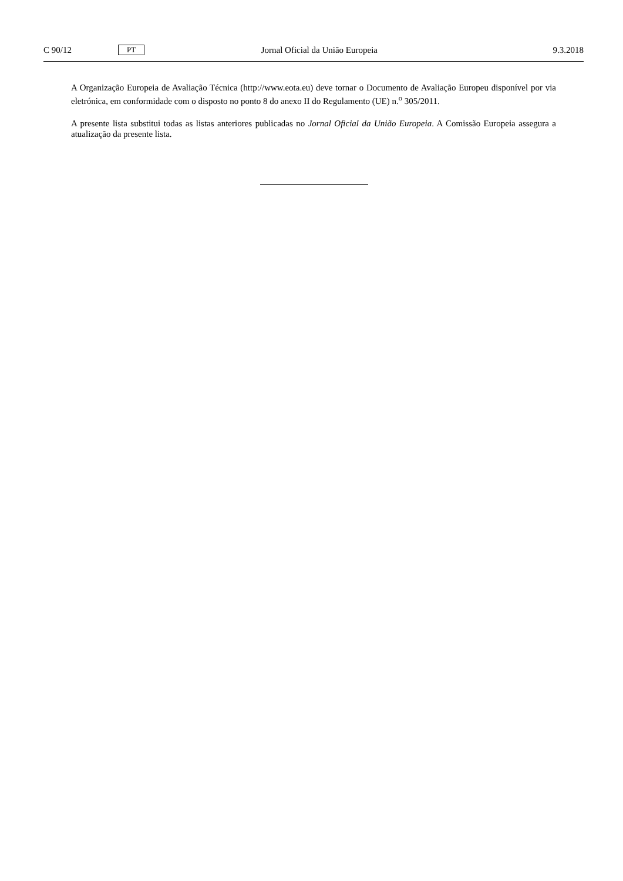C 90/12 PT Jornal Oficial da União Europeia 9.3.2018
A Organização Europeia de Avaliação Técnica (http://www.eota.eu) deve tornar o Documento de Avaliação Europeu disponível por via eletrónica, em conformidade com o disposto no ponto 8 do anexo II do Regulamento (UE) n.<sup>o</sup> 305/2011.
A presente lista substitui todas as listas anteriores publicadas no Jornal Oficial da União Europeia. A Comissão Europeia assegura a atualização da presente lista.